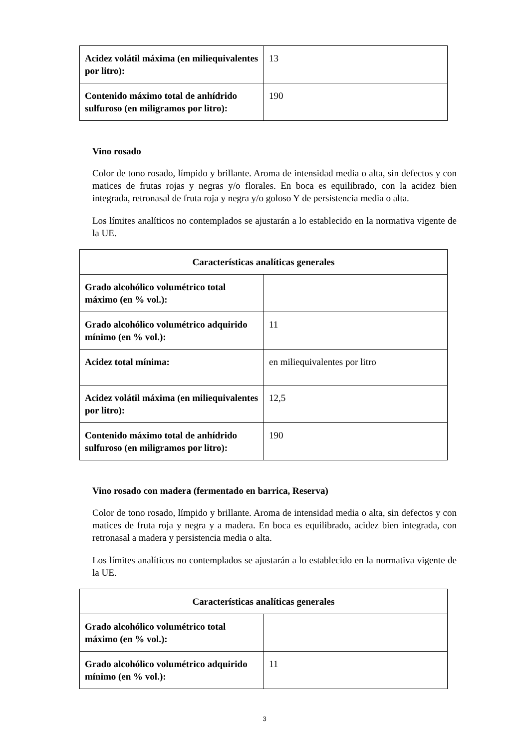| Acidez volátil máxima (en miliequivalentes por litro): | 13 |
| Contenido máximo total de anhídrido sulfuroso (en miligramos por litro): | 190 |
Vino rosado
Color de tono rosado, límpido y brillante. Aroma de intensidad media o alta, sin defectos y con matices de frutas rojas y negras y/o florales. En boca es equilibrado, con la acidez bien integrada, retronasal de fruta roja y negra y/o goloso Y de persistencia media o alta.
Los límites analíticos no contemplados se ajustarán a lo establecido en la normativa vigente de la UE.
| Características analíticas generales | |
| Grado alcohólico volumétrico total máximo (en % vol.): | |
| Grado alcohólico volumétrico adquirido mínimo (en % vol.): | 11 |
| Acidez total mínima: | en miliequivalentes por litro |
| Acidez volátil máxima (en miliequivalentes por litro): | 12,5 |
| Contenido máximo total de anhídrido sulfuroso (en miligramos por litro): | 190 |
Vino rosado con madera (fermentado en barrica, Reserva)
Color de tono rosado, límpido y brillante. Aroma de intensidad media o alta, sin defectos y con matices de fruta roja y negra y a madera. En boca es equilibrado, acidez bien integrada, con retronasal a madera y persistencia media o alta.
Los límites analíticos no contemplados se ajustarán a lo establecido en la normativa vigente de la UE.
| Características analíticas generales | |
| Grado alcohólico volumétrico total máximo (en % vol.): | |
| Grado alcohólico volumétrico adquirido mínimo (en % vol.): | 11 |
3